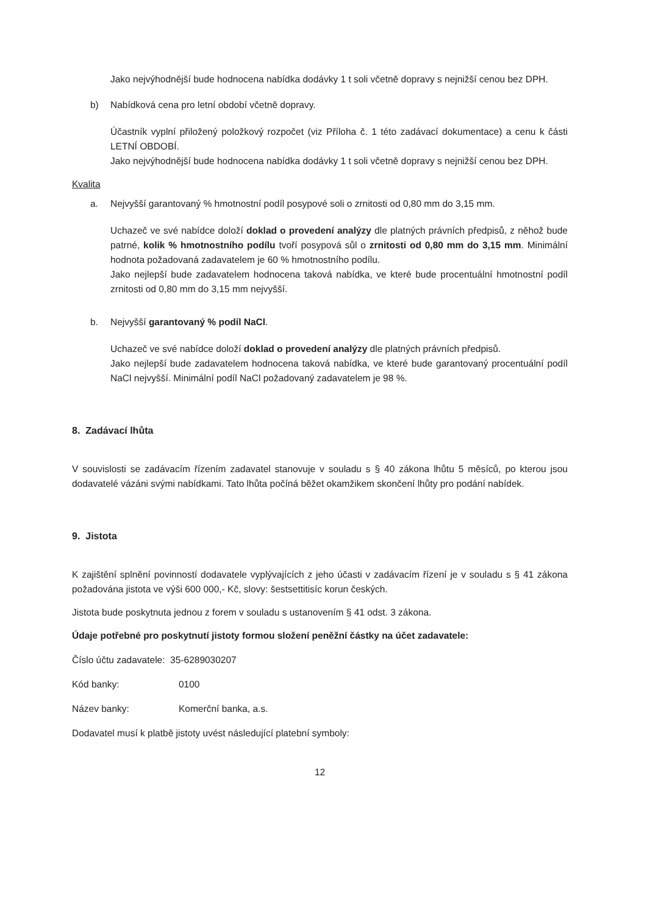Jako nejvýhodnější bude hodnocena nabídka dodávky 1 t soli včetně dopravy s nejnižší cenou bez DPH.
b) Nabídková cena pro letní období včetně dopravy.
Účastník vyplní přiložený položkový rozpočet (viz Příloha č. 1 této zadávací dokumentace) a cenu k části LETNÍ OBDOBÍ.
Jako nejvýhodnější bude hodnocena nabídka dodávky 1 t soli včetně dopravy s nejnižší cenou bez DPH.
Kvalita
a. Nejvyšší garantovaný % hmotnostní podíl posypové soli o zrnitosti od 0,80 mm do 3,15 mm.
Uchazeč ve své nabídce doloží doklad o provedení analýzy dle platných právních předpisů, z něhož bude patrné, kolik % hmotnostního podílu tvoří posypová sůl o zrnitosti od 0,80 mm do 3,15 mm. Minimální hodnota požadovaná zadavatelem je 60 % hmotnostního podílu.
Jako nejlepší bude zadavatelem hodnocena taková nabídka, ve které bude procentuální hmotnostní podíl zrnitosti od 0,80 mm do 3,15 mm nejvyšší.
b. Nejvyšší garantovaný % podíl NaCl.
Uchazeč ve své nabídce doloží doklad o provedení analýzy dle platných právních předpisů.
Jako nejlepší bude zadavatelem hodnocena taková nabídka, ve které bude garantovaný procentuální podíl NaCl nejvyšší. Minimální podíl NaCl požadovaný zadavatelem je 98 %.
8. Zadávací lhůta
V souvislosti se zadávacím řízením zadavatel stanovuje v souladu s § 40 zákona lhůtu 5 měsíců, po kterou jsou dodavatelé vázáni svými nabídkami. Tato lhůta počíná běžet okamžikem skončení lhůty pro podání nabídek.
9. Jistota
K zajištění splnění povinností dodavatele vyplývajících z jeho účasti v zadávacím řízení je v souladu s § 41 zákona požadována jistota ve výši 600 000,- Kč, slovy: šestsettitisíc korun českých.
Jistota bude poskytnuta jednou z forem v souladu s ustanovením § 41 odst. 3 zákona.
Údaje potřebné pro poskytnutí jistoty formou složení peněžní částky na účet zadavatele:
Číslo účtu zadavatele: 35-6289030207
Kód banky: 0100
Název banky: Komerční banka, a.s.
Dodavatel musí k platbě jistoty uvést následující platební symboly:
12